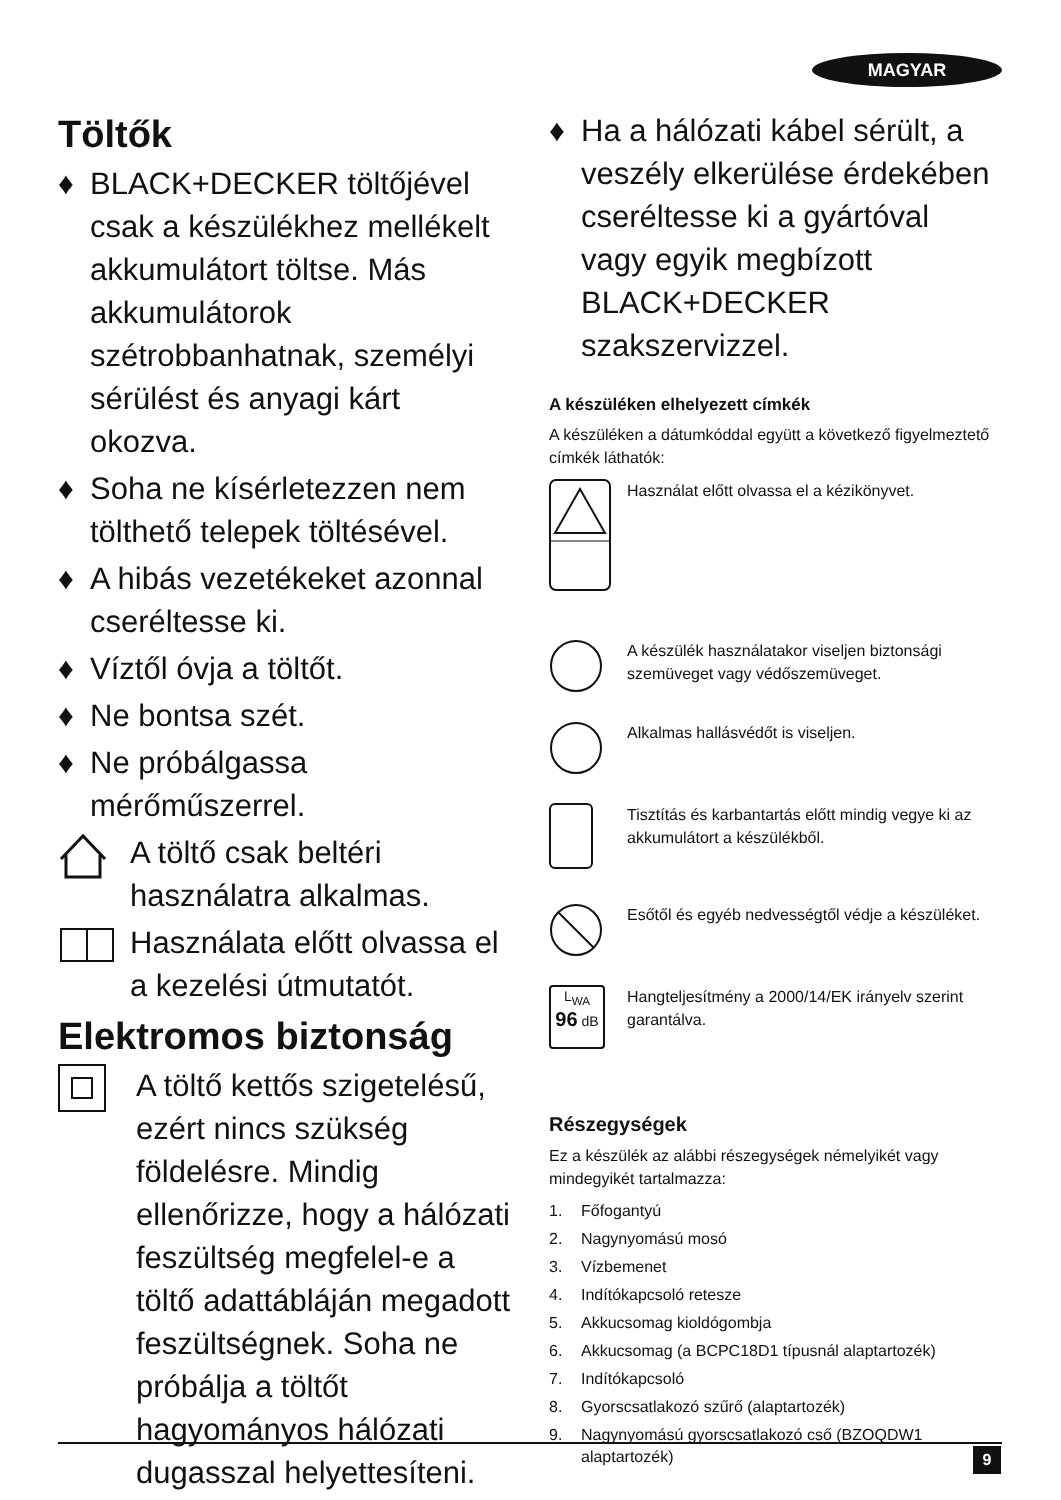MAGYAR
Töltők
♦ BLACK+DECKER töltőjével csak a készülékhez mellékelt akkumulátort töltse. Más akkumulátorok szétrobbanhatnak, személyi sérülést és anyagi kárt okozva.
♦ Soha ne kísérletezzen nem tölthető telepek töltésével.
♦ A hibás vezetékeket azonnal cseréltesse ki.
♦ Víztől óvja a töltőt.
♦ Ne bontsa szét.
♦ Ne próbálgassa mérőműszerrel.
A töltő csak beltéri használatra alkalmas.
Használata előtt olvassa el a kezelési útmutatót.
Elektromos biztonság
A töltő kettős szigetelésű, ezért nincs szükség földelésre. Mindig ellenőrizze, hogy a hálózati feszültség megfelel-e a töltő adattábláján megadott feszültségnek. Soha ne próbálja a töltőt hagyományos hálózati dugasszal helyettesíteni.
♦ Ha a hálózati kábel sérült, a veszély elkerülése érdekében cseréltesse ki a gyártóval vagy egyik megbízott BLACK+DECKER szakszervizzel.
A készüléken elhelyezett címkék
A készüléken a dátumkóddal együtt a következő figyelmeztető címkék láthatók:
Használat előtt olvassa el a kézikönyvet.
A készülék használatakor viseljen biztonsági szemüveget vagy védőszemüveget.
Alkalmas hallásvédőt is viseljen.
Tisztítás és karbantartás előtt mindig vegye ki az akkumulátort a készülékből.
Esőtől és egyéb nedvességtől védje a készüléket.
L<sub>WA</sub>
96 dB
Hangteljesítmény a 2000/14/EK irányelv szerint garantálva.
Részegységek
Ez a készülék az alábbi részegységek némelyikét vagy mindegyikét tartalmazza:
1. Főfogantyú
2. Nagynyomású mosó
3. Vízbemenet
4. Indítókapcsoló retesze
5. Akkucsomag kioldógombja
6. Akkucsomag (a BCPC18D1 típusnál alaptartozék)
7. Indítókapcsoló
8. Gyorscsatlakozó szűrő (alaptartozék)
9. Nagynyomású gyorscsatlakozó cső (BZOQDW1 alaptartozék)
9